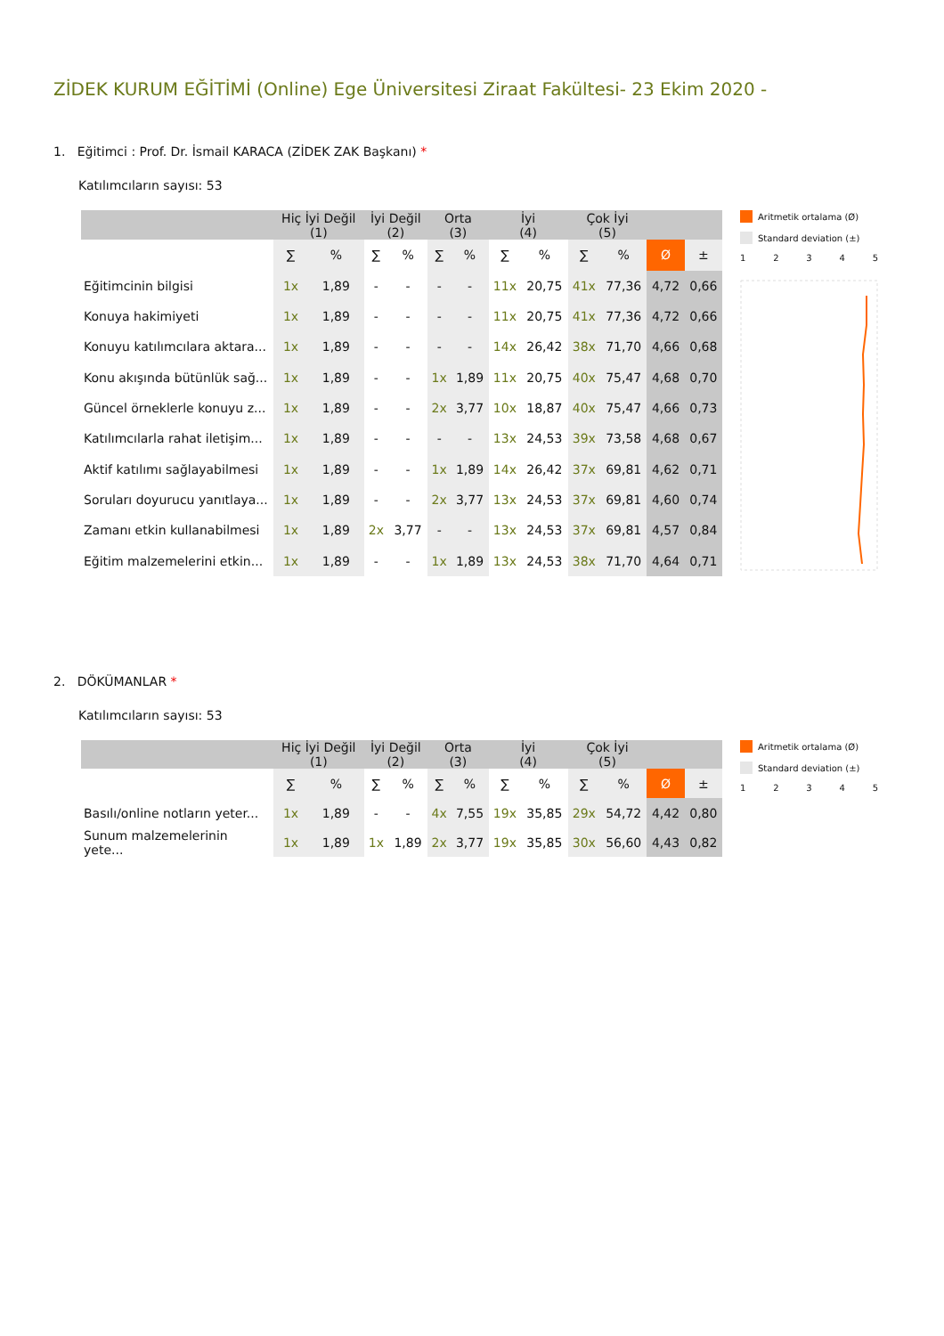ZİDEK KURUM EĞİTİMİ (Online) Ege Üniversitesi Ziraat Fakültesi- 23 Ekim 2020 -
1. Eğitimci : Prof. Dr. İsmail KARACA (ZİDEK ZAK Başkanı) *
Katılımcıların sayısı: 53
| | Hiç İyi Değil (1) | | İyi Değil (2) | | Orta (3) | | İyi (4) | | Çok İyi (5) | | | |
| --- | --- | --- | --- | --- | --- | --- | --- | --- | --- | --- | --- | --- |
| | ∑ | % | ∑ | % | ∑ | % | ∑ | % | ∑ | % | Ø | ± |
| Eğitimcinin bilgisi | 1x | 1,89 | - | - | - | - | 11x | 20,75 | 41x | 77,36 | 4,72 | 0,66 |
| Konuya hakimiyeti | 1x | 1,89 | - | - | - | - | 11x | 20,75 | 41x | 77,36 | 4,72 | 0,66 |
| Konuyu katılımcılara aktara... | 1x | 1,89 | - | - | - | - | 14x | 26,42 | 38x | 71,70 | 4,66 | 0,68 |
| Konu akışında bütünlük sağ... | 1x | 1,89 | - | - | 1x | 1,89 | 11x | 20,75 | 40x | 75,47 | 4,68 | 0,70 |
| Güncel örneklerle konuyu z... | 1x | 1,89 | - | - | 2x | 3,77 | 10x | 18,87 | 40x | 75,47 | 4,66 | 0,73 |
| Katılımcılarla rahat iletişim... | 1x | 1,89 | - | - | - | - | 13x | 24,53 | 39x | 73,58 | 4,68 | 0,67 |
| Aktif katılımı sağlayabilmesi | 1x | 1,89 | - | - | 1x | 1,89 | 14x | 26,42 | 37x | 69,81 | 4,62 | 0,71 |
| Soruları doyurucu yanıtlaya... | 1x | 1,89 | - | - | 2x | 3,77 | 13x | 24,53 | 37x | 69,81 | 4,60 | 0,74 |
| Zamanı etkin kullanabilmesi | 1x | 1,89 | 2x | 3,77 | - | - | 13x | 24,53 | 37x | 69,81 | 4,57 | 0,84 |
| Eğitim malzemelerini etkin... | 1x | 1,89 | - | - | 1x | 1,89 | 13x | 24,53 | 38x | 71,70 | 4,64 | 0,71 |
Aritmetik ortalama (Ø)
Standard deviation (±)
12345
2. DÖKÜMANLAR *
Katılımcıların sayısı: 53
| | Hiç İyi Değil (1) | | İyi Değil (2) | | Orta (3) | | İyi (4) | | Çok İyi (5) | | | |
| --- | --- | --- | --- | --- | --- | --- | --- | --- | --- | --- | --- | --- |
| | ∑ | % | ∑ | % | ∑ | % | ∑ | % | ∑ | % | Ø | ± |
| Basılı/online notların yeter... | 1x | 1,89 | - | - | 4x | 7,55 | 19x | 35,85 | 29x | 54,72 | 4,42 | 0,80 |
| Sunum malzemelerinin yete... | 1x | 1,89 | 1x | 1,89 | 2x | 3,77 | 19x | 35,85 | 30x | 56,60 | 4,43 | 0,82 |
Aritmetik ortalama (Ø)
Standard deviation (±)
12345